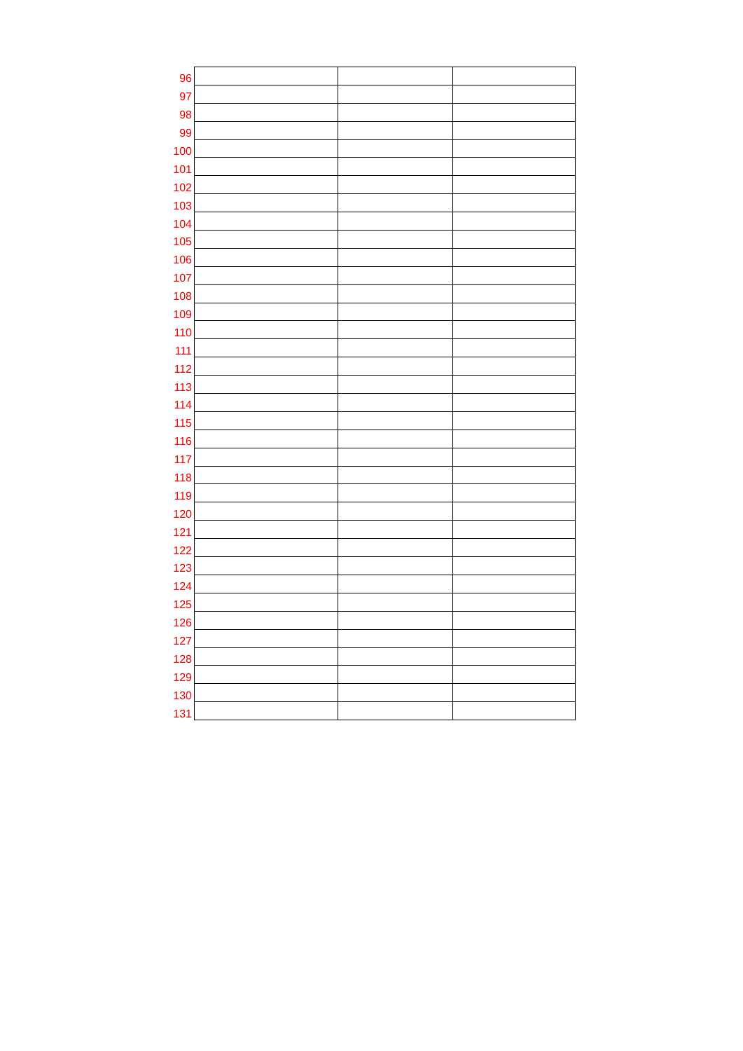| 96 | | | |
| 97 | | | |
| 98 | | | |
| 99 | | | |
| 100 | | | |
| 101 | | | |
| 102 | | | |
| 103 | | | |
| 104 | | | |
| 105 | | | |
| 106 | | | |
| 107 | | | |
| 108 | | | |
| 109 | | | |
| 110 | | | |
| 111 | | | |
| 112 | | | |
| 113 | | | |
| 114 | | | |
| 115 | | | |
| 116 | | | |
| 117 | | | |
| 118 | | | |
| 119 | | | |
| 120 | | | |
| 121 | | | |
| 122 | | | |
| 123 | | | |
| 124 | | | |
| 125 | | | |
| 126 | | | |
| 127 | | | |
| 128 | | | |
| 129 | | | |
| 130 | | | |
| 131 | | | |